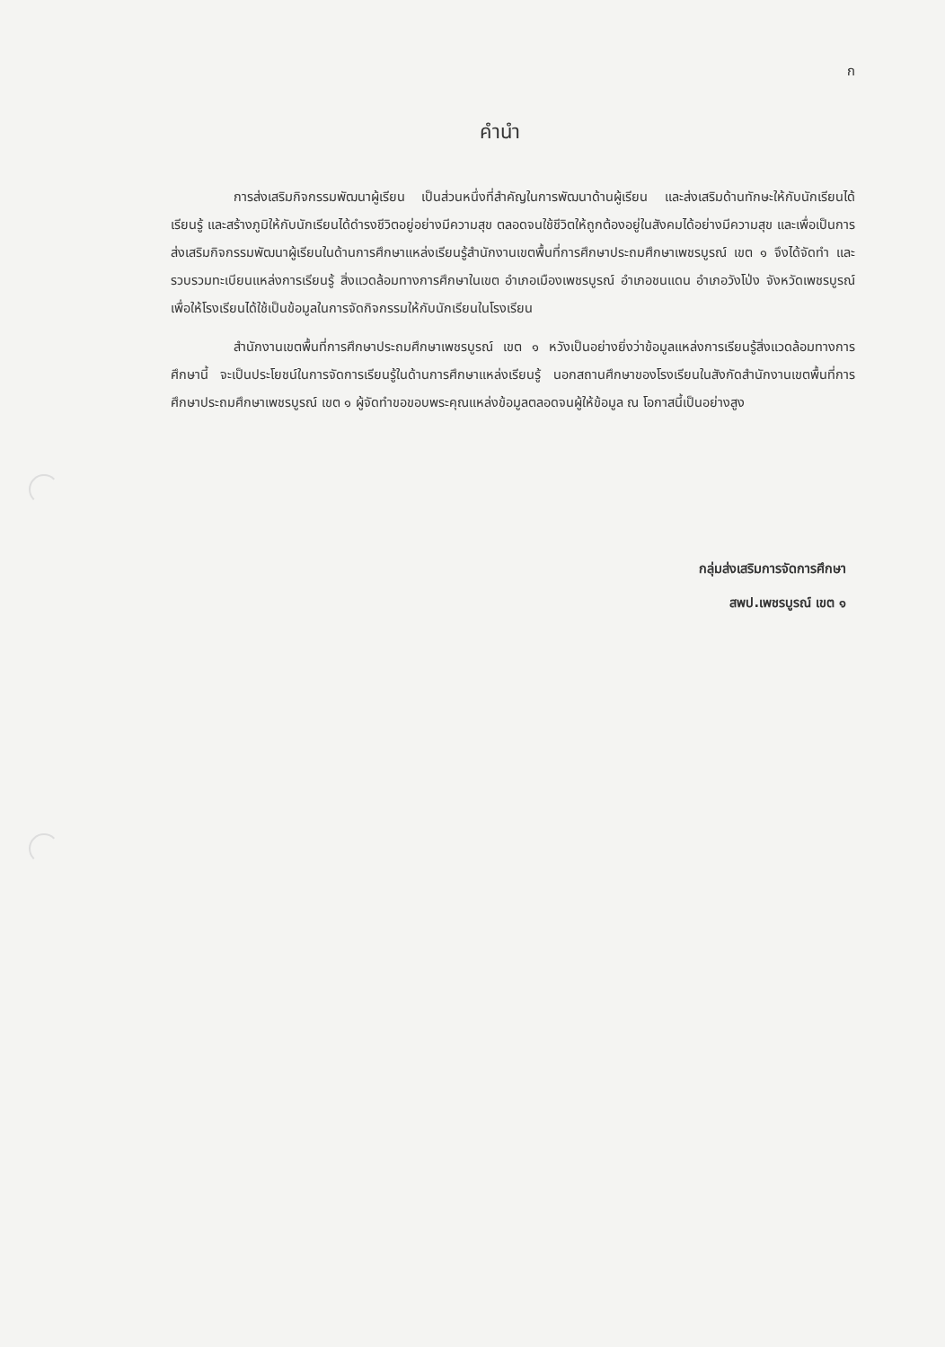ก
คำนำ
การส่งเสริมกิจกรรมพัฒนาผู้เรียน เป็นส่วนหนึ่งที่สำคัญในการพัฒนาด้านผู้เรียน และส่งเสริมด้านทักษะให้กับนักเรียนได้เรียนรู้ และสร้างภูมิให้กับนักเรียนได้ดำรงชีวิตอยู่อย่างมีความสุข ตลอดจนใช้ชีวิตให้ถูกต้องอยู่ในสังคมได้อย่างมีความสุข และเพื่อเป็นการส่งเสริมกิจกรรมพัฒนาผู้เรียนในด้านการศึกษาแหล่งเรียนรู้สำนักงานเขตพื้นที่การศึกษาประถมศึกษาเพชรบูรณ์ เขต ๑ จึงได้จัดทำ และรวบรวมทะเบียนแหล่งการเรียนรู้ สิ่งแวดล้อมทางการศึกษาในเขต อำเภอเมืองเพชรบูรณ์ อำเภอชนแดน อำเภอวังโป่ง จังหวัดเพชรบูรณ์ เพื่อให้โรงเรียนได้ใช้เป็นข้อมูลในการจัดกิจกรรมให้กับนักเรียนในโรงเรียน
สำนักงานเขตพื้นที่การศึกษาประถมศึกษาเพชรบูรณ์ เขต ๑ หวังเป็นอย่างยิ่งว่าข้อมูลแหล่งการเรียนรู้สิ่งแวดล้อมทางการศึกษานี้ จะเป็นประโยชน์ในการจัดการเรียนรู้ในด้านการศึกษาแหล่งเรียนรู้ นอกสถานศึกษาของโรงเรียนในสังกัดสำนักงานเขตพื้นที่การศึกษาประถมศึกษาเพชรบูรณ์ เขต ๑ ผู้จัดทำขอขอบพระคุณแหล่งข้อมูลตลอดจนผู้ให้ข้อมูล ณ โอกาสนี้เป็นอย่างสูง
กลุ่มส่งเสริมการจัดการศึกษา
สพป.เพชรบูรณ์ เขต ๑